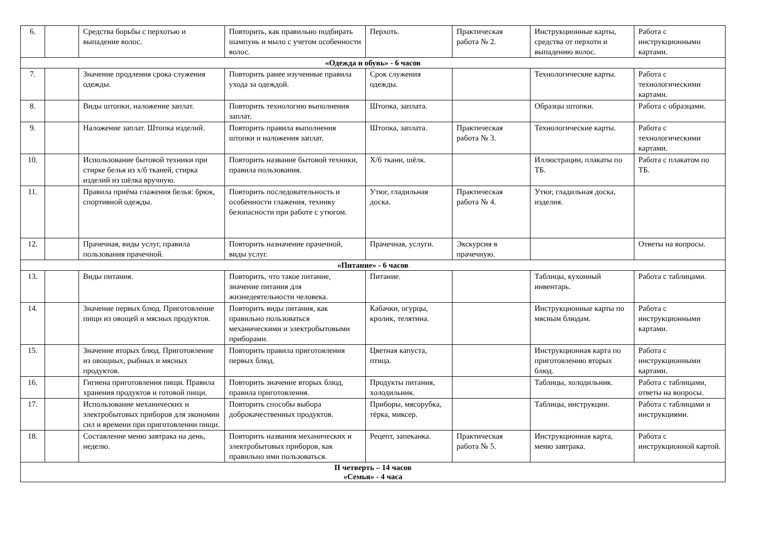| 6. | | Средства борьбы с перхотью и выпадение волос. | Повторить, как правильно подбирать шампунь и мыло с учетом особенности волос. | Перхоть. | Практическая работа № 2. | Инструкционные карты, средства от перхоти и выпадению волос. | Работа с инструкционными картами. |
| «Одежда и обувь» - 6 часов | | | | | | | |
| 7. | | Значение продления срока служения одежды. | Повторить ранее изученные правила ухода за одеждой. | Срок служения одежды. | | Технологические карты. | Работа с технологическими картами. |
| 8. | | Виды штопки, наложение заплат. | Повторить технологию выполнения заплат. | Штопка, заплата. | | Образцы штопки. | Работа с образцами. |
| 9. | | Наложение заплат. Штопка изделий. | Повторить правила выполнения штопки и наложения заплат. | Штопка, заплата. | Практическая работа № 3. | Технологические карты. | Работа с технологическими картами. |
| 10. | | Использование бытовой техники при стирке белья из х/б тканей, стирка изделий из шёлка вручную. | Повторить название бытовой техники, правила пользования. | Х/б ткани, шёлк. | | Иллюстрации, плакаты по ТБ. | Работа с плакатом по ТБ. |
| 11. | | Правила приёма глажения белья: брюк, спортивной одежды. | Повторить последовательность и особенности глажения, технику безопасности при работе с утюгом. | Утюг, гладильная доска. | Практическая работа № 4. | Утюг, гладильная доска, изделия. | |
| 12. | | Прачечная, виды услуг, правила пользования прачечной. | Повторить назначение прачечной, виды услуг. | Прачечная, услуги. | Экскурсия в прачечную. | | Ответы на вопросы. |
| «Питание» - 6 часов | | | | | | | |
| 13. | | Виды питания. | Повторить, что такое питание, значение питания для жизнедеятельности человека. | Питание. | | Таблицы, кухонный инвентарь. | Работа с таблицами. |
| 14. | | Значение первых блюд. Приготовление пищи из овощей и мясных продуктов. | Повторить виды питания, как правильно пользоваться механическими и электробытовыми приборами. | Кабачки, огурцы, кролик, телятина. | | Инструкционные карты по мясным блюдам. | Работа с инструкционными картами. |
| 15. | | Значение вторых блюд. Приготовление из овощных, рыбных и мясных продуктов. | Повторить правила приготовления первых блюд. | Цветная капуста, птица. | | Инструкционная карта по приготовлению вторых блюд. | Работа с инструкционными картами. |
| 16. | | Гигиена приготовления пищи. Правила хранения продуктов и готовой пищи. | Повторить значение вторых блюд, правила приготовления. | Продукты питания, холодильник. | | Таблицы, холодильник. | Работа с таблицами, ответы на вопросы. |
| 17. | | Использование механических и электробытовых приборов для экономии сил и времени при приготовлении пищи. | Повторить способы выбора доброкачественных продуктов. | Приборы, мясорубка, тёрка, миксер. | | Таблицы, инструкции. | Работа с таблицами и инструкциями. |
| 18. | | Составление меню завтрака на день, неделю. | Повторить названия механических и электробытовых приборов, как правильно ими пользоваться. | Рецепт, запеканка. | Практическая работа № 5. | Инструкционная карта, меню завтрака. | Работа с инструкционной картой. |
| II четверть – 14 часов «Семья» - 4 часа | | | | | | | |